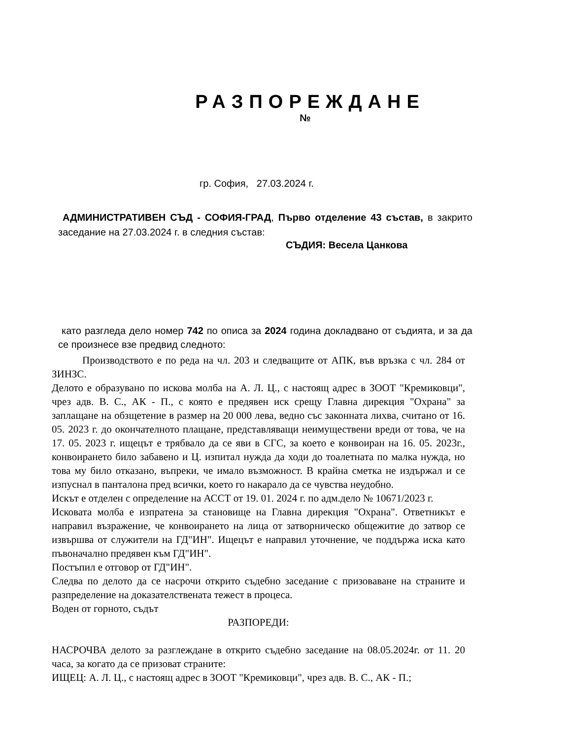РАЗПОРЕЖДАНЕ
№
гр. София, 27.03.2024 г.
АДМИНИСТРАТИВЕН СЪД - СОФИЯ-ГРАД, Първо отделение 43 състав, в закрито заседание на 27.03.2024 г. в следния състав:
СЪДИЯ: Весела Цанкова
като разгледа дело номер 742 по описа за 2024 година докладвано от съдията, и за да се произнесе взе предвид следното:
Производството е по реда на чл. 203 и следващите от АПК, във връзка с чл. 284 от ЗИНЗС.
Делото е образувано по искова молба на А. Л. Ц., с настоящ адрес в ЗООТ "Кремиковци", чрез адв. В. С., АК - П., с която е предявен иск срещу Главна дирекция "Охрана" за заплащане на обзщетение в размер на 20 000 лева, ведно със законната лихва, считано от 16. 05. 2023 г. до окончателното плащане, представляващи неимуществени вреди от това, че на 17. 05. 2023 г. ищецът е трябвало да се яви в СГС, за което е конвоиран на 16. 05. 2023г., конвоирането било забавено и Ц. изпитал нужда да ходи до тоалетната по малка нужда, но това му било отказано, въпреки, че имало възможност. В крайна сметка не издържал и се изпуснал в панталона пред всички, което го накарало да се чувства неудобно.
Искът е отделен с определение на АССТ от 19. 01. 2024 г. по адм.дело № 10671/2023 г.
Исковата молба е изпратена за становище на Главна дирекция "Охрана". Ответникът е направил възражение, че конвоирането на лица от затворническо общежитие до затвор се извършва от служители на ГД"ИН". Ищецът е направил уточнение, че поддържа иска като пъвоначално предявен към ГД"ИН".
Постъпил е отговор от ГД"ИН".
Следва по делото да се насрочи открито съдебно заседание с призоваване на страните и разпределение на доказателствената тежест в процеса.
Воден от горното, съдът
РАЗПОРЕДИ:
НАСРОЧВА делото за разглеждане в открито съдебно заседание на 08.05.2024г. от 11. 20 часа, за когато да се призоват страните:
ИЩЕЦ: А. Л. Ц., с настоящ адрес в ЗООТ "Кремиковци", чрез адв. В. С., АК - П.;